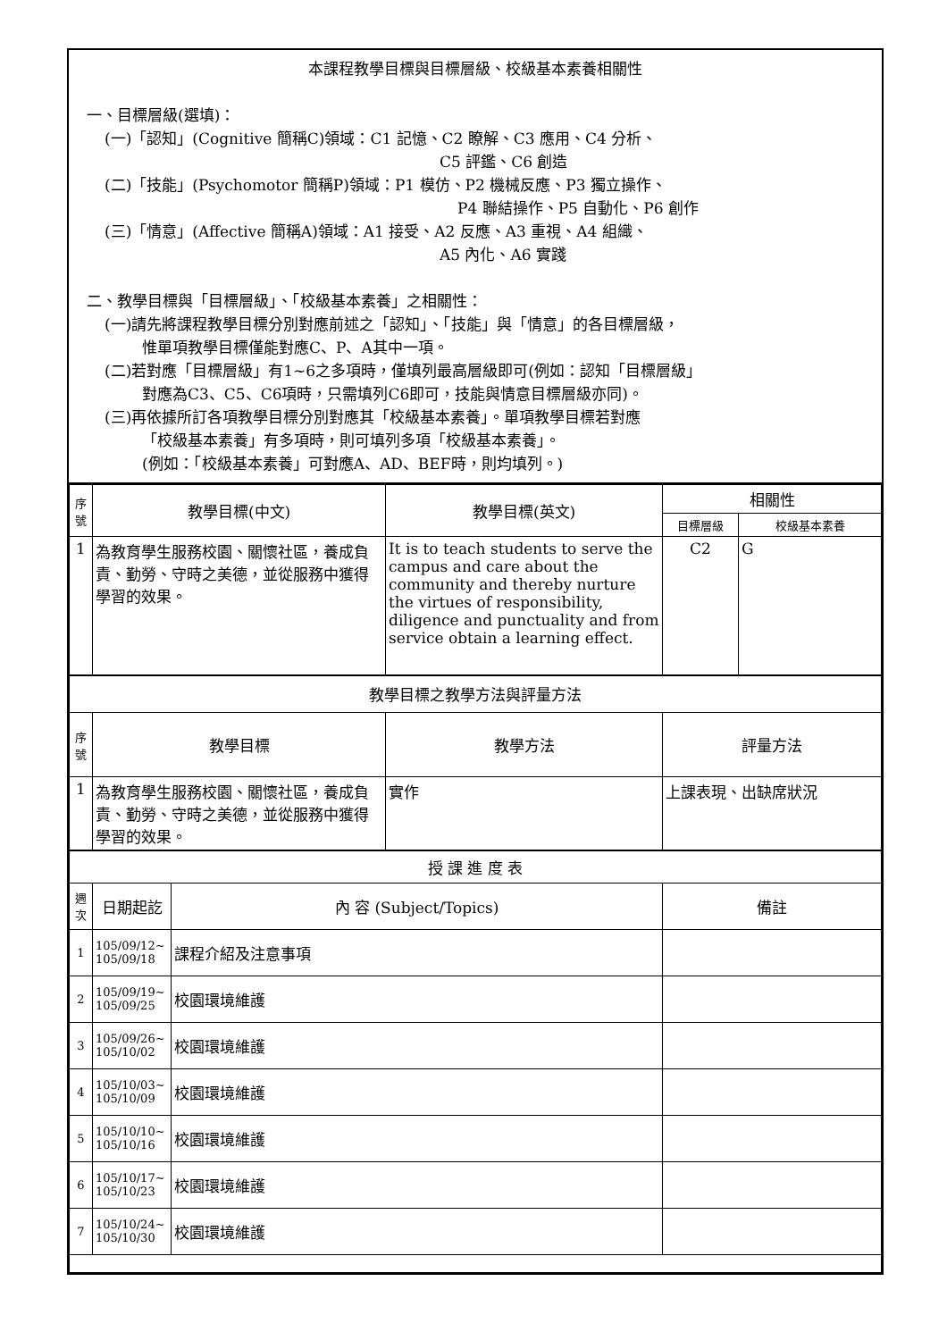本課程教學目標與目標層級、校級基本素養相關性
一、目標層級(選填)：
(一)「認知」(Cognitive 簡稱C)領域：C1 記憶、C2 瞭解、C3 應用、C4 分析、
C5 評鑑、C6 創造
(二)「技能」(Psychomotor 簡稱P)領域：P1 模仿、P2 機械反應、P3 獨立操作、
P4 聯結操作、P5 自動化、P6 創作
(三)「情意」(Affective 簡稱A)領域：A1 接受、A2 反應、A3 重視、A4 組織、
A5 內化、A6 實踐
二、教學目標與「目標層級」、「校級基本素養」之相關性：
(一)請先將課程教學目標分別對應前述之「認知」、「技能」與「情意」的各目標層級，
惟單項教學目標僅能對應C、P、A其中一項。
(二)若對應「目標層級」有1~6之多項時，僅填列最高層級即可(例如：認知「目標層級」
對應為C3、C5、C6項時，只需填列C6即可，技能與情意目標層級亦同)。
(三)再依據所訂各項教學目標分別對應其「校級基本素養」。單項教學目標若對應
「校級基本素養」有多項時，則可填列多項「校級基本素養」。
(例如：「校級基本素養」可對應A、AD、BEF時，則均填列。)
| 序 號 | 教學目標(中文) | | 教學目標(英文) | 相關性 | |
| --- | --- | --- | --- | --- | --- |
| | | | | 目標層級 | 校級基本素養 |
| 1 | 為教育學生服務校園、關懷社區，養成負責、勤勞、守時之美德，並從服務中獲得學習的效果。 | | It is to teach students to serve the campus and care about the community and thereby nurture the virtues of responsibility, diligence and punctuality and from service obtain a learning effect. | C2 | G |
| 教學目標之教學方法與評量方法 | | | | | |
| 序 號 | 教學目標 | | 教學方法 | 評量方法 | |
| 1 | 為教育學生服務校園、關懷社區，養成負責、勤勞、守時之美德，並從服務中獲得學習的效果。 | | 實作 | 上課表現、出缺席狀況 | |
| 授 課 進 度 表 | | | | | |
| 週 次 | 日期起訖 | 內 容 (Subject/Topics) | | 備註 | |
| 1 | 105/09/12~ 105/09/18 | 課程介紹及注意事項 | | | |
| 2 | 105/09/19~ 105/09/25 | 校園環境維護 | | | |
| 3 | 105/09/26~ 105/10/02 | 校園環境維護 | | | |
| 4 | 105/10/03~ 105/10/09 | 校園環境維護 | | | |
| 5 | 105/10/10~ 105/10/16 | 校園環境維護 | | | |
| 6 | 105/10/17~ 105/10/23 | 校園環境維護 | | | |
| 7 | 105/10/24~ 105/10/30 | 校園環境維護 | | | |